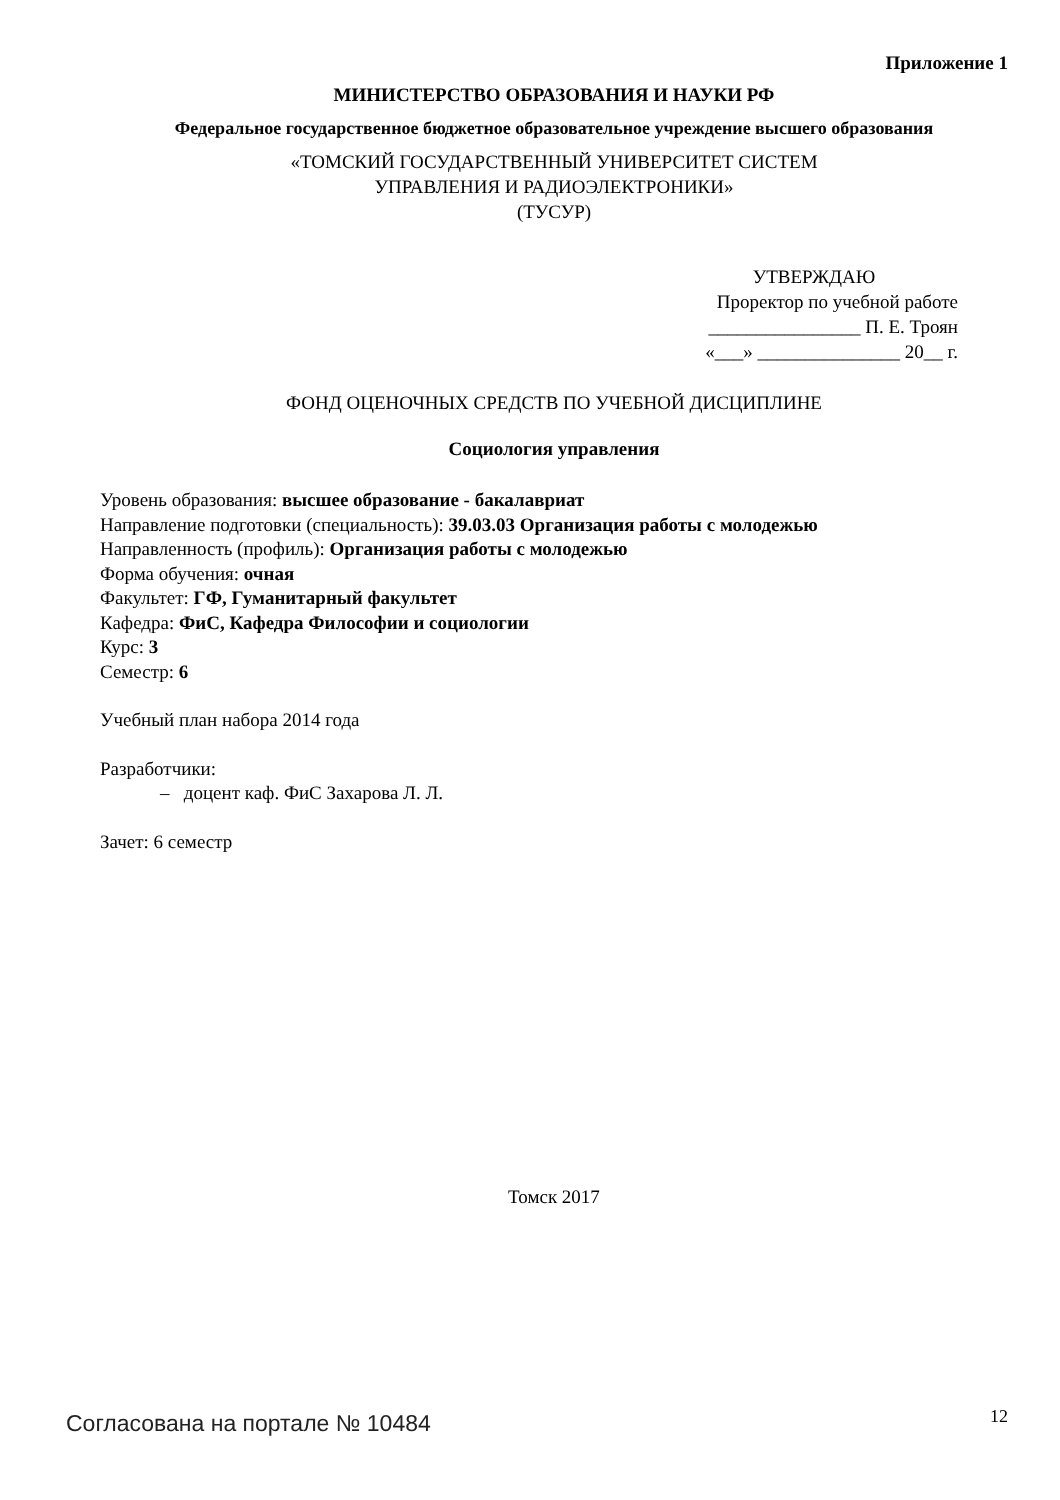Приложение 1
МИНИСТЕРСТВО ОБРАЗОВАНИЯ И НАУКИ РФ
Федеральное государственное бюджетное образовательное учреждение высшего образования
«ТОМСКИЙ ГОСУДАРСТВЕННЫЙ УНИВЕРСИТЕТ СИСТЕМ
УПРАВЛЕНИЯ И РАДИОЭЛЕКТРОНИКИ»
(ТУСУР)
УТВЕРЖДАЮ
Проректор по учебной работе
________________ П. Е. Троян
«___» _______________ 20__ г.
ФОНД ОЦЕНОЧНЫХ СРЕДСТВ ПО УЧЕБНОЙ ДИСЦИПЛИНЕ
Социология управления
Уровень образования: высшее образование - бакалавриат
Направление подготовки (специальность): 39.03.03 Организация работы с молодежью
Направленность (профиль): Организация работы с молодежью
Форма обучения: очная
Факультет: ГФ, Гуманитарный факультет
Кафедра: ФиС, Кафедра Философии и социологии
Курс: 3
Семестр: 6
Учебный план набора 2014 года
Разработчики:
– доцент каф. ФиС Захарова Л. Л.
Зачет: 6 семестр
Томск 2017
Согласована на портале № 10484 12